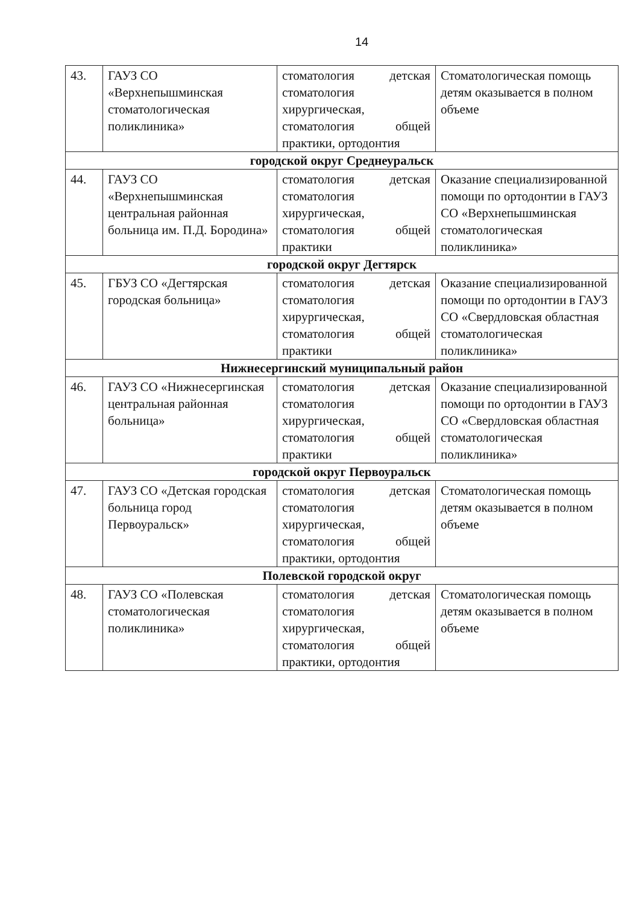14
| 43. | ГАУЗ СО «Верхнепышминская стоматологическая поликлиника» | стоматология детская стоматология хирургическая, стоматология общей практики, ортодонтия | Стоматологическая помощь детям оказывается в полном объеме |
| городской округ Среднеуральск | | | |
| 44. | ГАУЗ СО «Верхнепышминская центральная районная больница им. П.Д. Бородина» | стоматология детская стоматология хирургическая, стоматология общей практики | Оказание специализированной помощи по ортодонтии в ГАУЗ СО «Верхнепышминская стоматологическая поликлиника» |
| городской округ Дегтярск | | | |
| 45. | ГБУЗ СО «Дегтярская городская больница» | стоматология детская стоматология хирургическая, стоматология общей практики | Оказание специализированной помощи по ортодонтии в ГАУЗ СО «Свердловская областная стоматологическая поликлиника» |
| Нижнесергинский муниципальный район | | | |
| 46. | ГАУЗ СО «Нижнесергинская центральная районная больница» | стоматология детская стоматология хирургическая, стоматология общей практики | Оказание специализированной помощи по ортодонтии в ГАУЗ СО «Свердловская областная стоматологическая поликлиника» |
| городской округ Первоуральск | | | |
| 47. | ГАУЗ СО «Детская городская больница город Первоуральск» | стоматология детская стоматология хирургическая, стоматология общей практики, ортодонтия | Стоматологическая помощь детям оказывается в полном объеме |
| Полевской городской округ | | | |
| 48. | ГАУЗ СО «Полевская стоматологическая поликлиника» | стоматология детская стоматология хирургическая, стоматология общей практики, ортодонтия | Стоматологическая помощь детям оказывается в полном объеме |